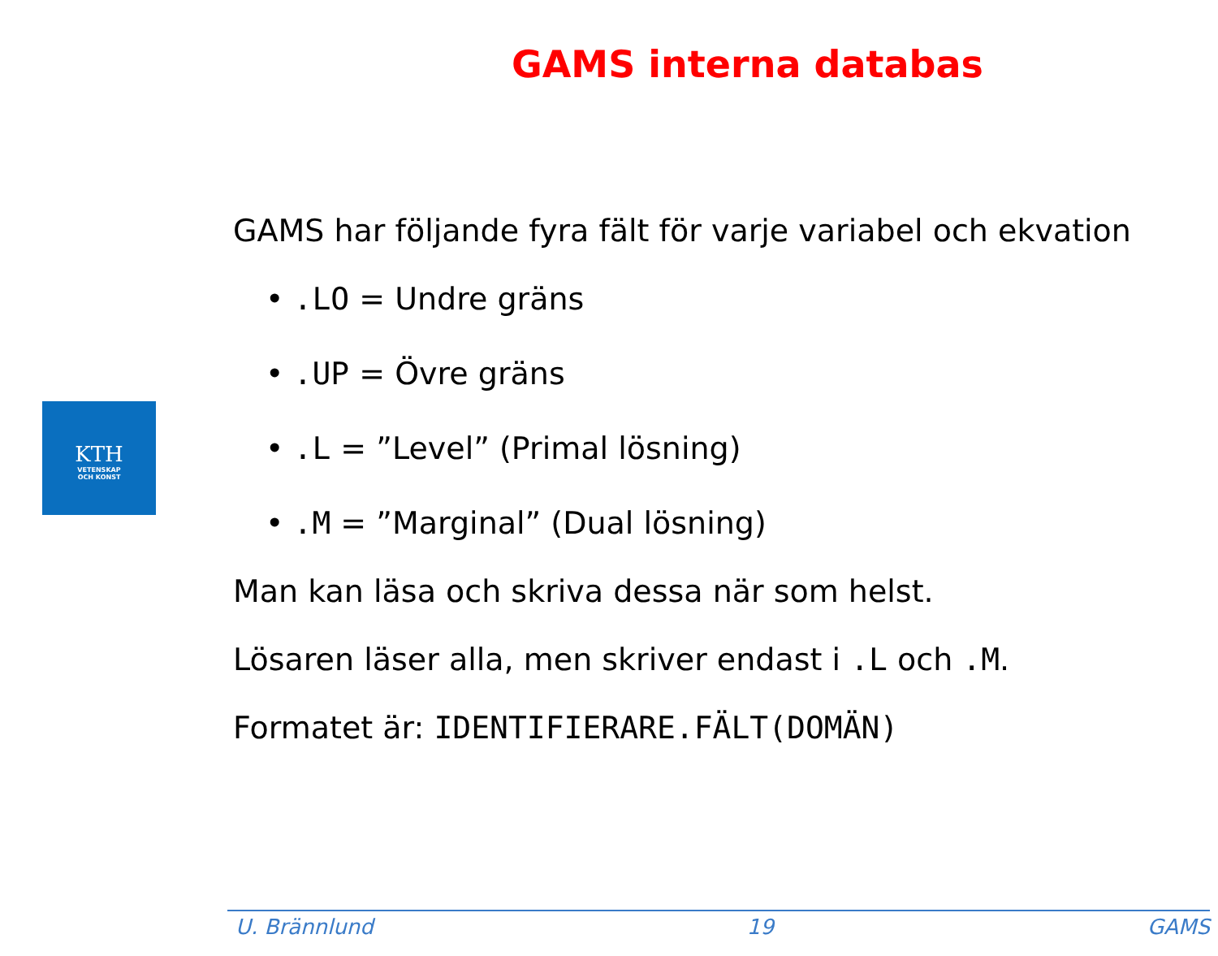GAMS interna databas
KTH
VETENSKAP
OCH KONST
GAMS har följande fyra fält för varje variabel och ekvation
• .LO = Undre gräns
• .UP = Övre gräns
• .L = ”Level” (Primal lösning)
• .M = ”Marginal” (Dual lösning)
Man kan läsa och skriva dessa när som helst.
Lösaren läser alla, men skriver endast i .L och .M.
Formatet är: IDENTIFIERARE.FÄLT(DOMÄN)
U. Brännlund 19 GAMS